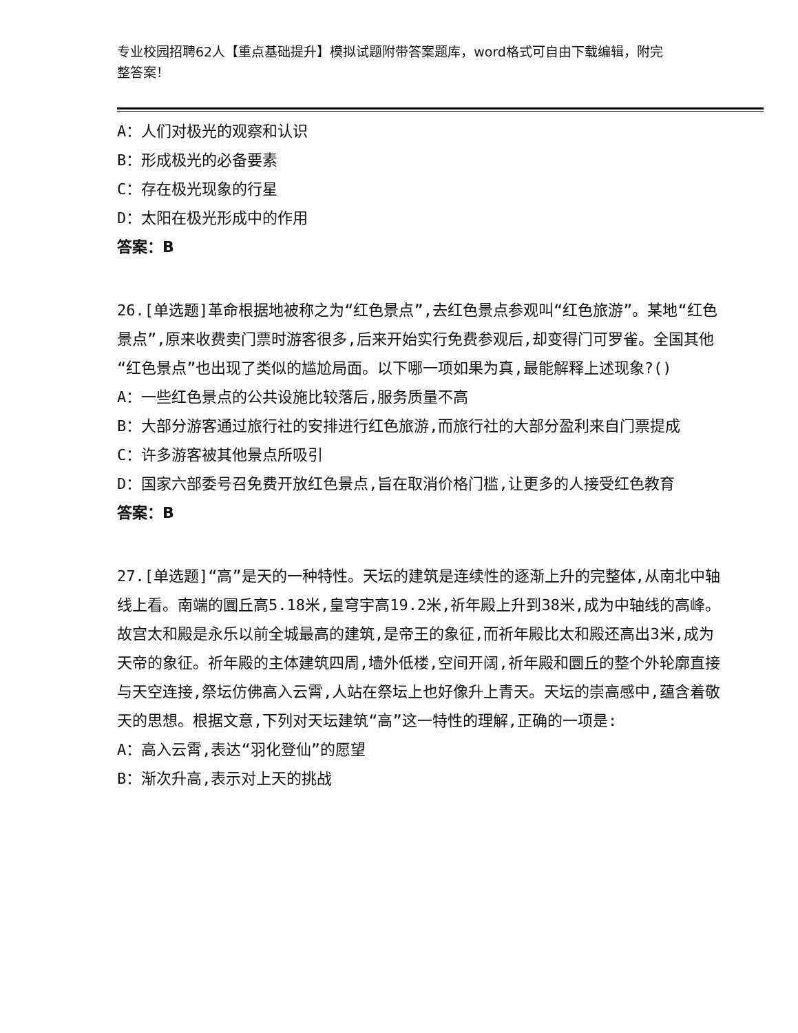专业校园招聘62人【重点基础提升】模拟试题附带答案题库，word格式可自由下载编辑，附完整答案！
A：人们对极光的观察和认识
B：形成极光的必备要素
C：存在极光现象的行星
D：太阳在极光形成中的作用
答案：B
26.[单选题]革命根据地被称之为“红色景点”,去红色景点参观叫“红色旅游”。某地“红色景点”,原来收费卖门票时游客很多,后来开始实行免费参观后,却变得门可罗雀。全国其他“红色景点”也出现了类似的尴尬局面。以下哪一项如果为真,最能解释上述现象?()
A：一些红色景点的公共设施比较落后,服务质量不高
B：大部分游客通过旅行社的安排进行红色旅游,而旅行社的大部分盈利来自门票提成
C：许多游客被其他景点所吸引
D：国家六部委号召免费开放红色景点,旨在取消价格门槛,让更多的人接受红色教育
答案：B
27.[单选题]“高”是天的一种特性。天坛的建筑是连续性的逐渐上升的完整体,从南北中轴线上看。南端的圜丘高5.18米,皇穹宇高19.2米,祈年殿上升到38米,成为中轴线的高峰。故宫太和殿是永乐以前全城最高的建筑,是帝王的象征,而祈年殿比太和殿还高出3米,成为天帝的象征。祈年殿的主体建筑四周,墙外低楼,空间开阔,祈年殿和圜丘的整个外轮廓直接与天空连接,祭坛仿佛高入云霄,人站在祭坛上也好像升上青天。天坛的崇高感中,蕴含着敬天的思想。根据文意,下列对天坛建筑“高”这一特性的理解,正确的一项是:
A：高入云霄,表达“羽化登仙”的愿望
B：渐次升高,表示对上天的挑战